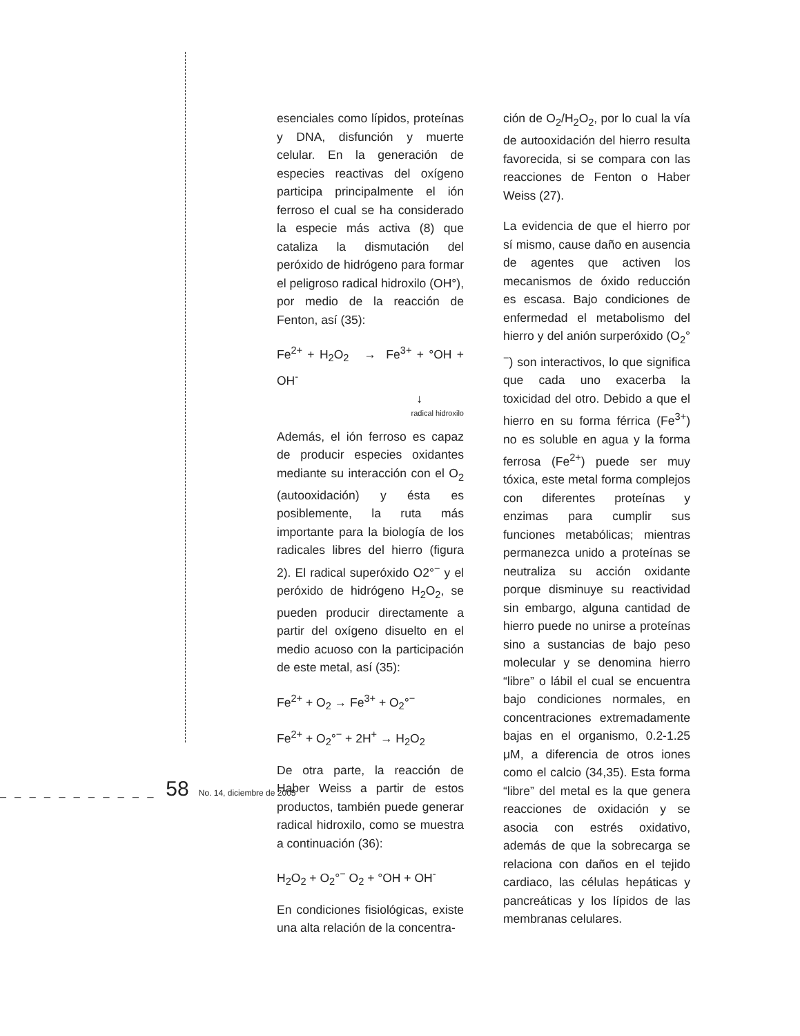esenciales como lípidos, proteínas y DNA, disfunción y muerte celular. En la generación de especies reactivas del oxígeno participa principalmente el ión ferroso el cual se ha considerado la especie más activa (8) que cataliza la dismutación del peróxido de hidrógeno para formar el peligroso radical hidroxilo (OH°), por medio de la reacción de Fenton, así (35):
Fe<sup>2+</sup> + H<sub>2</sub>O<sub>2</sub> → Fe<sup>3+</sup> + °OH + OH<sup>-</sup>
↓
radical hidroxilo
Además, el ión ferroso es capaz de producir especies oxidantes mediante su interacción con el O<sub>2</sub> (autooxidación) y ésta es posiblemente, la ruta más importante para la biología de los radicales libres del hierro (figura 2). El radical superóxido O2°<sup>−</sup> y el peróxido de hidrógeno H<sub>2</sub>O<sub>2</sub>, se pueden producir directamente a partir del oxígeno disuelto en el medio acuoso con la participación de este metal, así (35):
Fe<sup>2+</sup> + O<sub>2</sub> → Fe<sup>3+</sup> + O<sub>2</sub>°<sup>−</sup>
Fe<sup>2+</sup> + O<sub>2</sub>°<sup>−</sup> + 2H<sup>+</sup> → H<sub>2</sub>O<sub>2</sub>
De otra parte, la reacción de Haber Weiss a partir de estos productos, también puede generar radical hidroxilo, como se muestra a continuación (36):
H<sub>2</sub>O<sub>2</sub> + O<sub>2</sub>°<sup>−</sup> O<sub>2</sub> + °OH + OH<sup>-</sup>
En condiciones fisiológicas, existe una alta relación de la concentra-
ción de O<sub>2</sub>/H<sub>2</sub>O<sub>2</sub>, por lo cual la vía de autooxidación del hierro resulta favorecida, si se compara con las reacciones de Fenton o Haber Weiss (27).
La evidencia de que el hierro por sí mismo, cause daño en ausencia de agentes que activen los mecanismos de óxido reducción es escasa. Bajo condiciones de enfermedad el metabolismo del hierro y del anión surperóxido (O<sub>2</sub>°<sup>−</sup>) son interactivos, lo que significa que cada uno exacerba la toxicidad del otro. Debido a que el hierro en su forma férrica (Fe<sup>3+</sup>) no es soluble en agua y la forma ferrosa (Fe<sup>2+</sup>) puede ser muy tóxica, este metal forma complejos con diferentes proteínas y enzimas para cumplir sus funciones metabólicas; mientras permanezca unido a proteínas se neutraliza su acción oxidante porque disminuye su reactividad sin embargo, alguna cantidad de hierro puede no unirse a proteínas sino a sustancias de bajo peso molecular y se denomina hierro “libre” o lábil el cual se encuentra bajo condiciones normales, en concentraciones extremadamente bajas en el organismo, 0.2-1.25 μM, a diferencia de otros iones como el calcio (34,35). Esta forma “libre” del metal es la que genera reacciones de oxidación y se asocia con estrés oxidativo, además de que la sobrecarga se relaciona con daños en el tejido cardiaco, las células hepáticas y pancreáticas y los lípidos de las membranas celulares.
_ _ _ _ _ _ _ _ _ _ _ 58 No. 14, diciembre de 2005